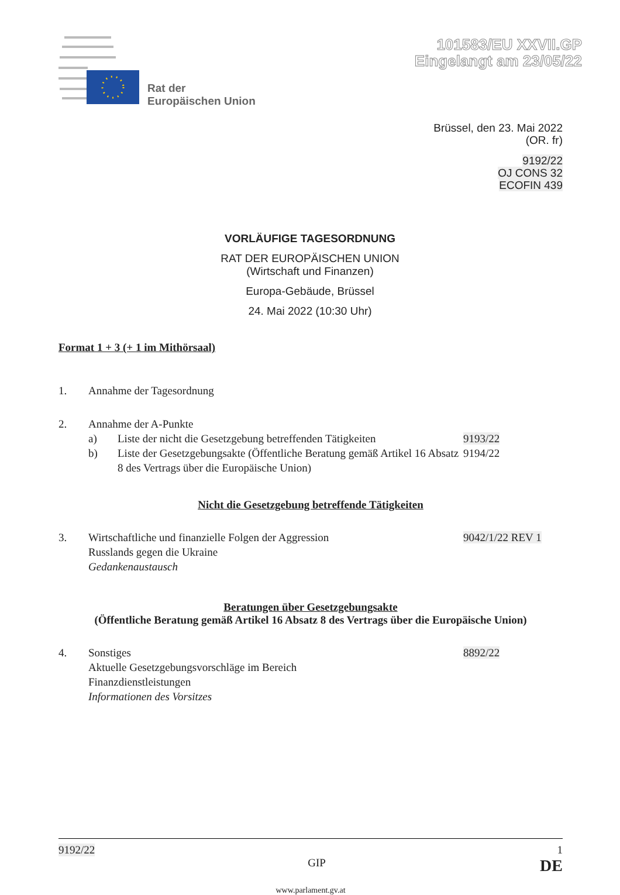101583/EU XXVII.GP
Eingelangt am 23/05/22
Rat der
Europäischen Union
Brüssel, den 23. Mai 2022
(OR. fr)
9192/22
OJ CONS 32
ECOFIN 439
VORLÄUFIGE TAGESORDNUNG
RAT DER EUROPÄISCHEN UNION
(Wirtschaft und Finanzen)
Europa-Gebäude, Brüssel
24. Mai 2022 (10:30 Uhr)
Format 1 + 3 (+ 1 im Mithörsaal)
1. Annahme der Tagesordnung
2. Annahme der A-Punkte
a) Liste der nicht die Gesetzgebung betreffenden Tätigkeiten
9193/22
b) Liste der Gesetzgebungsakte (Öffentliche Beratung gemäß Artikel 16 Absatz 8 des Vertrags über die Europäische Union)
9194/22
Nicht die Gesetzgebung betreffende Tätigkeiten
3. Wirtschaftliche und finanzielle Folgen der Aggression
Russlands gegen die Ukraine
Gedankenaustausch
9042/1/22 REV 1
Beratungen über Gesetzgebungsakte
(Öffentliche Beratung gemäß Artikel 16 Absatz 8 des Vertrags über die Europäische Union)
4. Sonstiges
Aktuelle Gesetzgebungsvorschläge im Bereich
Finanzdienstleistungen
Informationen des Vorsitzes
8892/22
9192/22 1
GIP DE
www.parlament.gv.at